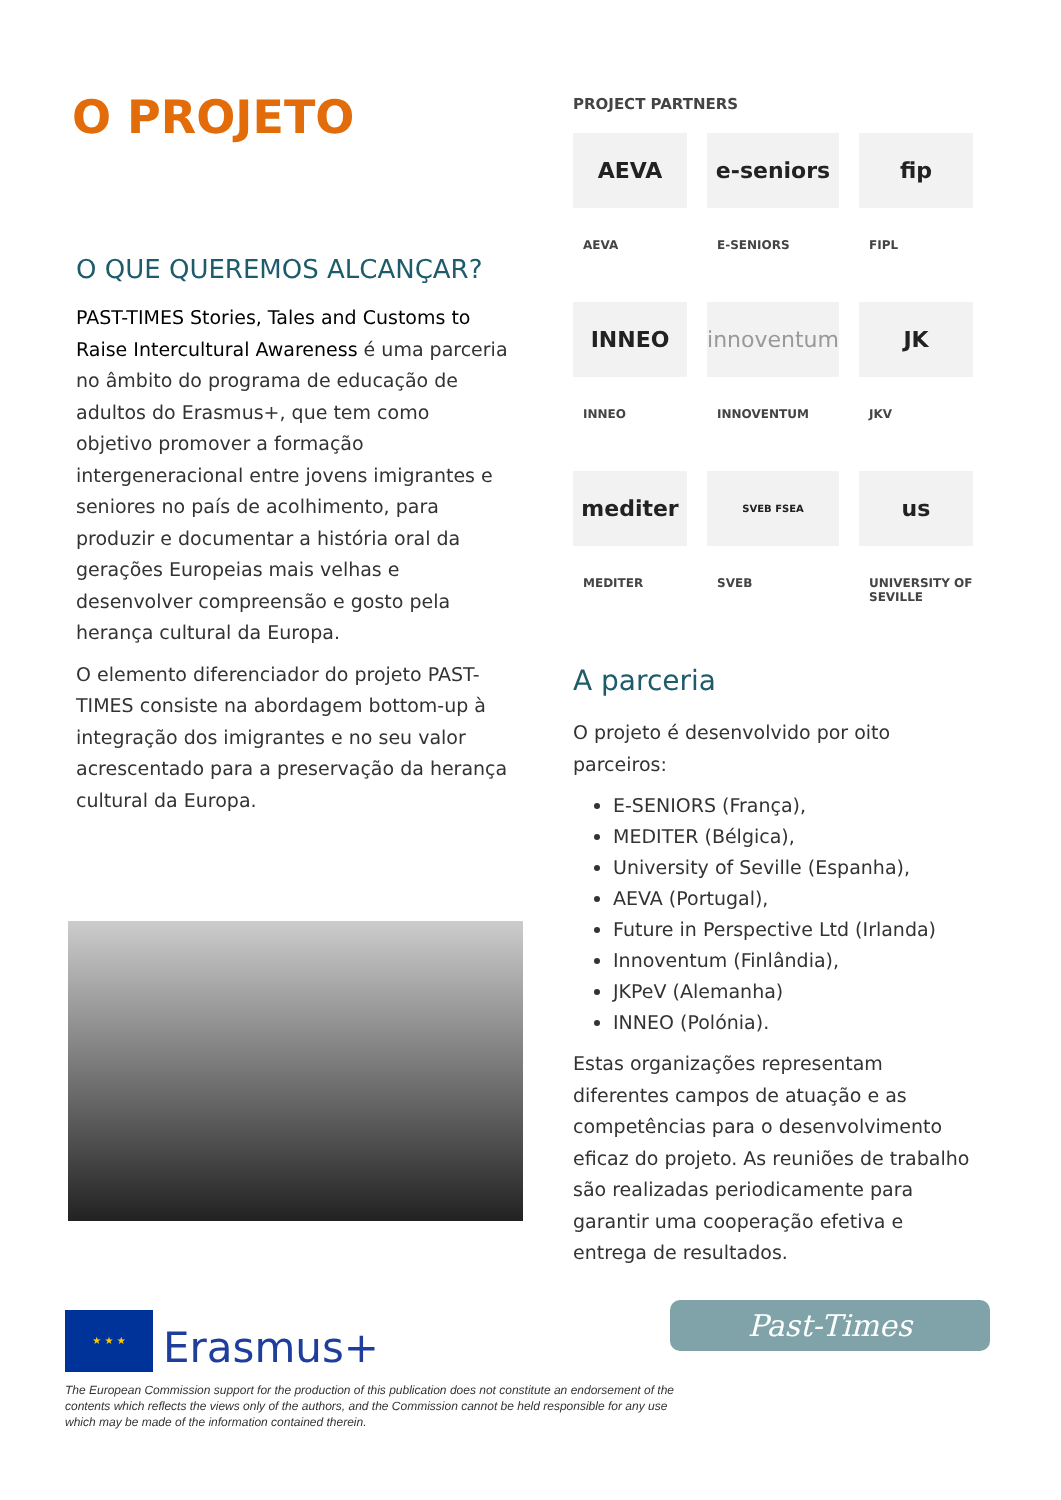O PROJETO
O QUE QUEREMOS ALCANÇAR?
PAST-TIMES Stories, Tales and Customs to Raise Intercultural Awareness é uma parceria no âmbito do programa de educação de adultos do Erasmus+, que tem como objetivo promover a formação intergeneracional entre jovens imigrantes e seniores no país de acolhimento, para produzir e documentar a história oral da gerações Europeias mais velhas e desenvolver compreensão e gosto pela herança cultural da Europa.
O elemento diferenciador do projeto PAST-TIMES consiste na abordagem bottom-up à integração dos imigrantes e no seu valor acrescentado para a preservação da herança cultural da Europa.
PROJECT PARTNERS
AEVA
AEVA
e-seniors
E-SENIORS
fip
FIPL
INNEO
INNEO
innoventum
INNOVENTUM
JK
JKV
mediter
MEDITER
SVEB FSEA
SVEB
us
UNIVERSITY OF SEVILLE
A parceria
O projeto é desenvolvido por oito parceiros:
E-SENIORS (França),
MEDITER (Bélgica),
University of Seville (Espanha),
AEVA (Portugal),
Future in Perspective Ltd (Irlanda)
Innoventum (Finlândia),
JKPeV (Alemanha)
INNEO (Polónia).
Estas organizações representam diferentes campos de atuação e as competências para o desenvolvimento eficaz do projeto. As reuniões de trabalho são realizadas periodicamente para garantir uma cooperação efetiva e entrega de resultados.
★ ★ ★
Erasmus+
The European Commission support for the production of this publication does not constitute an endorsement of the contents which reflects the views only of the authors, and the Commission cannot be held responsible for any use which may be made of the information contained therein.
Past-Times